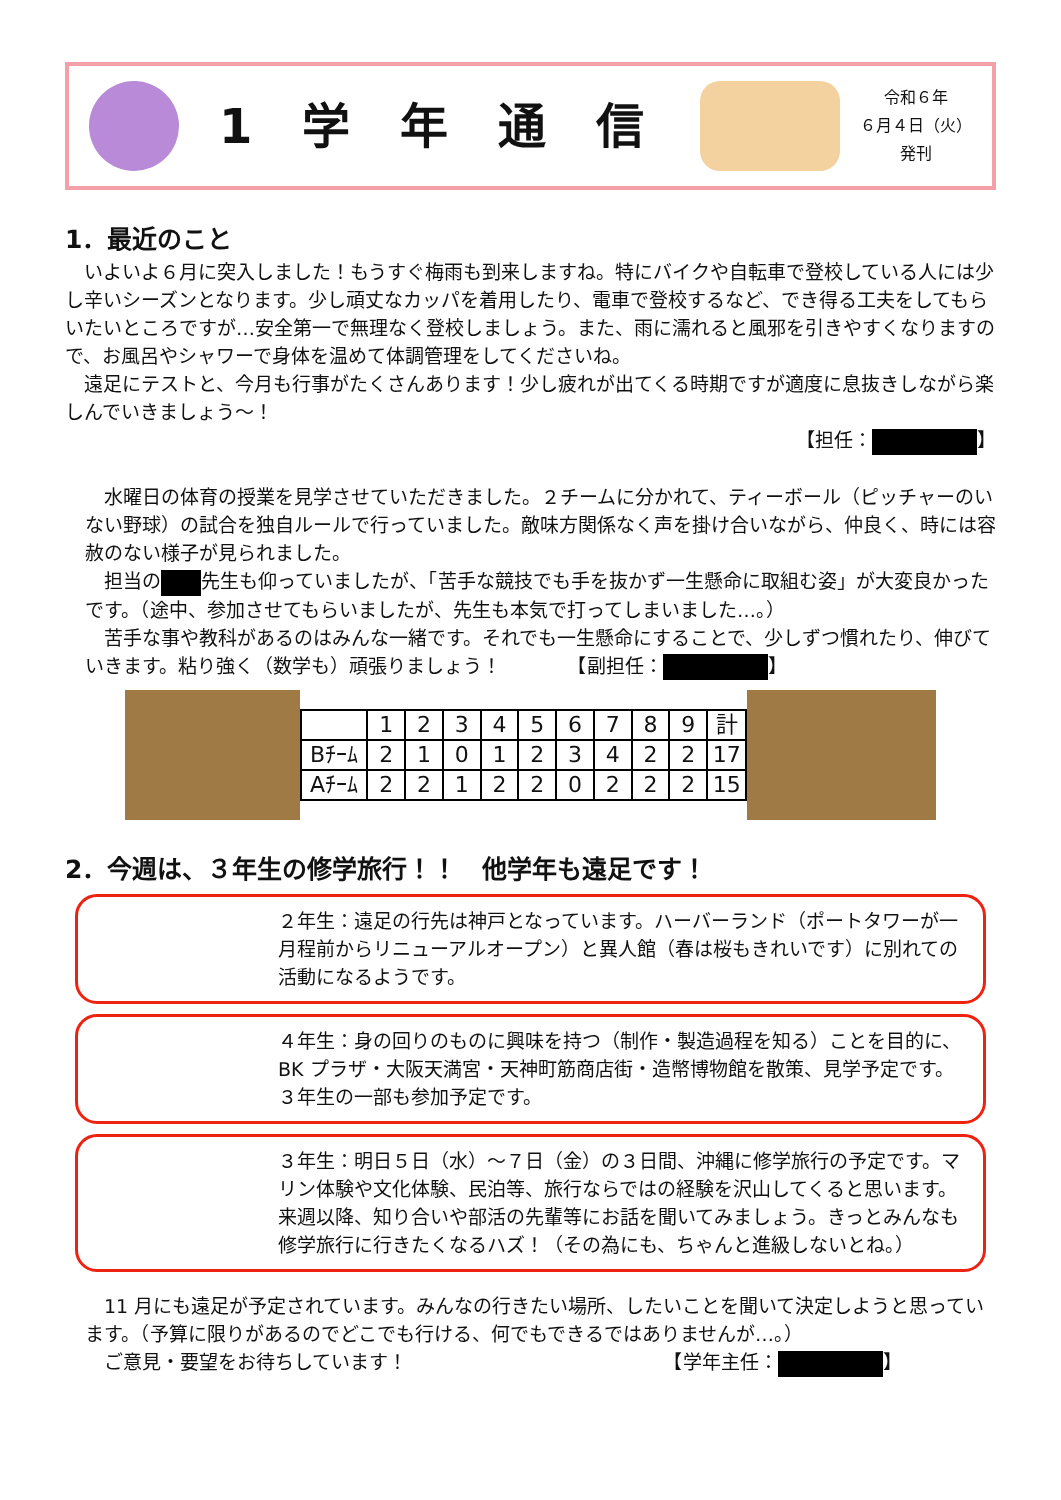1学年通信
令和６年
６月４日（火）
発刊
1．最近のこと
いよいよ６月に突入しました！もうすぐ梅雨も到来しますね。特にバイクや自転車で登校している人には少し辛いシーズンとなります。少し頑丈なカッパを着用したり、電車で登校するなど、でき得る工夫をしてもらいたいところですが…安全第一で無理なく登校しましょう。また、雨に濡れると風邪を引きやすくなりますので、お風呂やシャワーで身体を温めて体調管理をしてくださいね。
遠足にテストと、今月も行事がたくさんあります！少し疲れが出てくる時期ですが適度に息抜きしながら楽しんでいきましょう～！
【担任： 】
水曜日の体育の授業を見学させていただきました。２チームに分かれて、ティーボール（ピッチャーのいない野球）の試合を独自ルールで行っていました。敵味方関係なく声を掛け合いながら、仲良く、時には容赦のない様子が見られました。
担当の 先生も仰っていましたが、「苦手な競技でも手を抜かず一生懸命に取組む姿」が大変良かったです。（途中、参加させてもらいましたが、先生も本気で打ってしまいました…。）
苦手な事や教科があるのはみんな一緒です。それでも一生懸命にすることで、少しずつ慣れたり、伸びていきます。粘り強く（数学も）頑張りましょう！　　　　【副担任： 】
| | 1 | 2 | 3 | 4 | 5 | 6 | 7 | 8 | 9 | 計 |
| Bﾁｰﾑ | 2 | 1 | 0 | 1 | 2 | 3 | 4 | 2 | 2 | 17 |
| Aﾁｰﾑ | 2 | 2 | 1 | 2 | 2 | 0 | 2 | 2 | 2 | 15 |
2．今週は、３年生の修学旅行！！　他学年も遠足です！
２年生：遠足の行先は神戸となっています。ハーバーランド（ポートタワーが一月程前からリニューアルオープン）と異人館（春は桜もきれいです）に別れての活動になるようです。
４年生：身の回りのものに興味を持つ（制作・製造過程を知る）ことを目的に、BK プラザ・大阪天満宮・天神町筋商店街・造幣博物館を散策、見学予定です。３年生の一部も参加予定です。
３年生：明日５日（水）～７日（金）の３日間、沖縄に修学旅行の予定です。マリン体験や文化体験、民泊等、旅行ならではの経験を沢山してくると思います。来週以降、知り合いや部活の先輩等にお話を聞いてみましょう。きっとみんなも修学旅行に行きたくなるハズ！（その為にも、ちゃんと進級しないとね。）
11 月にも遠足が予定されています。みんなの行きたい場所、したいことを聞いて決定しようと思っています。（予算に限りがあるのでどこでも行ける、何でもできるではありませんが…。）
ご意見・要望をお待ちしています！　　　　　　　　　　　　　　【学年主任： 】